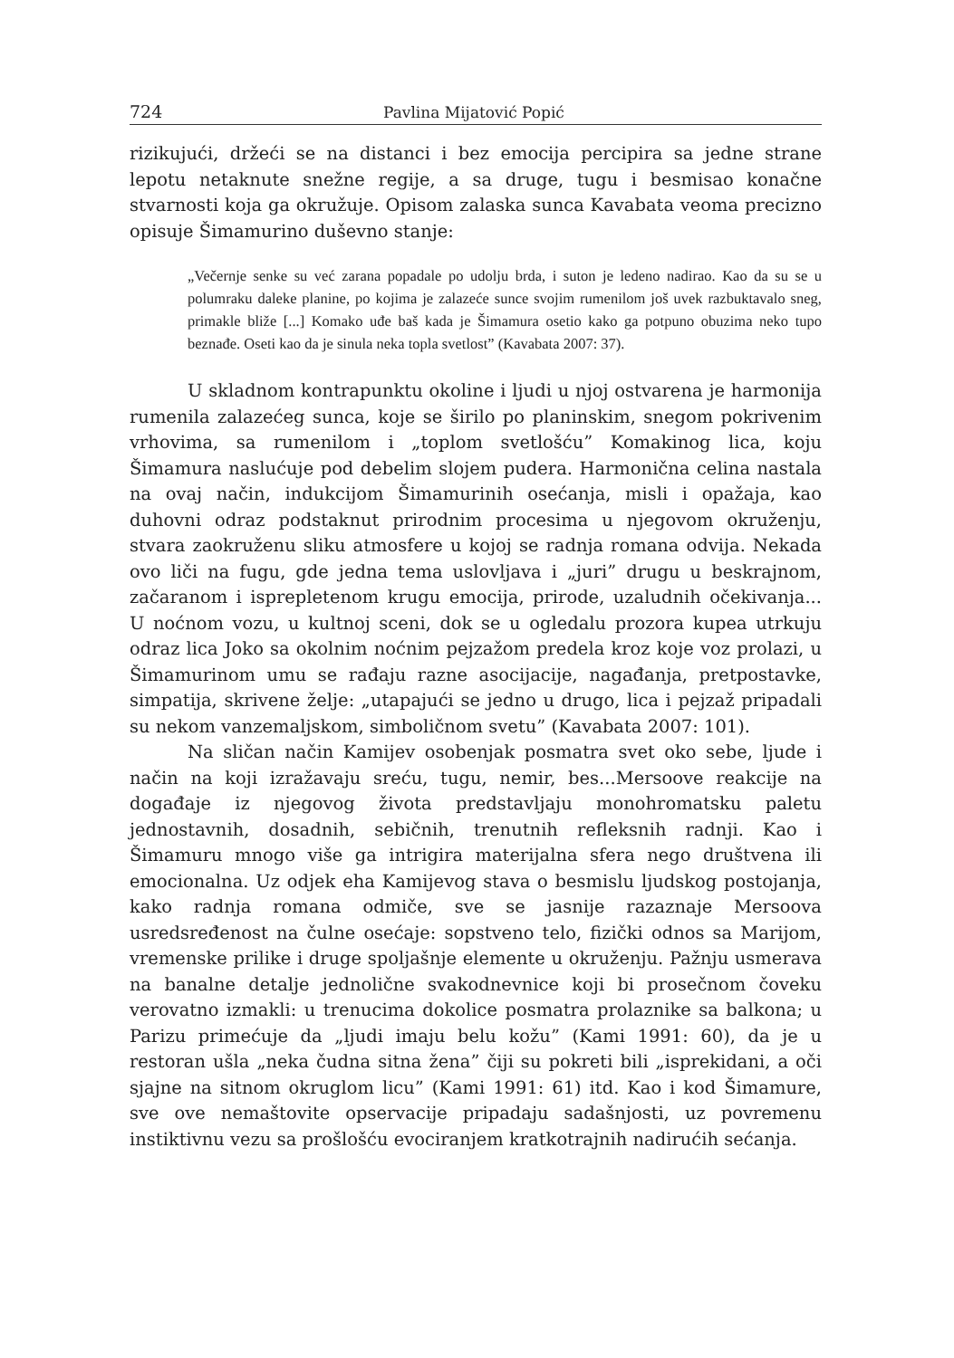724 Pavlina Mijatović Popić
rizikujući, držeći se na distanci i bez emocija percipira sa jedne strane lepotu netaknute snežne regije, a sa druge, tugu i besmisao konačne stvarnosti koja ga okružuje. Opisom zalaska sunca Kavabata veoma precizno opisuje Šimamurino duševno stanje:
„Večernje senke su već zarana popadale po udolju brda, i suton je ledeno nadirao. Kao da su se u polumraku daleke planine, po kojima je zalazeće sunce svojim rumenilom još uvek razbuktavalo sneg, primakle bliže [...] Komako uđe baš kada je Šimamura osetio kako ga potpuno obuzima neko tupo beznađe. Oseti kao da je sinula neka topla svetlost” (Kavabata 2007: 37).
U skladnom kontrapunktu okoline i ljudi u njoj ostvarena je harmonija rumenila zalazećeg sunca, koje se širilo po planinskim, snegom pokrivenim vrhovima, sa rumenilom i „toplom svetlošću” Komakinog lica, koju Šimamura naslućuje pod debelim slojem pudera. Harmonična celina nastala na ovaj način, indukcijom Šimamurinih osećanja, misli i opažaja, kao duhovni odraz podstaknut prirodnim procesima u njegovom okruženju, stvara zaokruženu sliku atmosfere u kojoj se radnja romana odvija. Nekada ovo liči na fugu, gde jedna tema uslovljava i „juri” drugu u beskrajnom, začaranom i isprepletenom krugu emocija, prirode, uzaludnih očekivanja... U noćnom vozu, u kultnoj sceni, dok se u ogledalu prozora kupea utrkuju odraz lica Joko sa okolnim noćnim pejzažom predela kroz koje voz prolazi, u Šimamurinom umu se rađaju razne asocijacije, nagađanja, pretpostavke, simpatija, skrivene želje: „utapajući se jedno u drugo, lica i pejzaž pripadali su nekom vanzemaljskom, simboličnom svetu” (Kavabata 2007: 101).
Na sličan način Kamijev osobenjak posmatra svet oko sebe, ljude i način na koji izražavaju sreću, tugu, nemir, bes...Mersoove reakcije na događaje iz njegovog života predstavljaju monohromatsku paletu jednostavnih, dosadnih, sebičnih, trenutnih refleksnih radnji. Kao i Šimamuru mnogo više ga intrigira materijalna sfera nego društvena ili emocionalna. Uz odjek eha Kamijevog stava o besmislu ljudskog postojanja, kako radnja romana odmiče, sve se jasnije razaznaje Mersoova usredsređenost na čulne osećaje: sopstveno telo, fizički odnos sa Marijom, vremenske prilike i druge spoljašnje elemente u okruženju. Pažnju usmerava na banalne detalje jednolične svakodnevnice koji bi prosečnom čoveku verovatno izmakli: u trenucima dokolice posmatra prolaznike sa balkona; u Parizu primećuje da „ljudi imaju belu kožu” (Kami 1991: 60), da je u restoran ušla „neka čudna sitna žena” čiji su pokreti bili „isprekidani, a oči sjajne na sitnom okruglom licu” (Kami 1991: 61) itd. Kao i kod Šimamure, sve ove nemaštovite opservacije pripadaju sadašnjosti, uz povremenu instiktivnu vezu sa prošlošću evociranjem kratkotrajnih nadirućih sećanja.